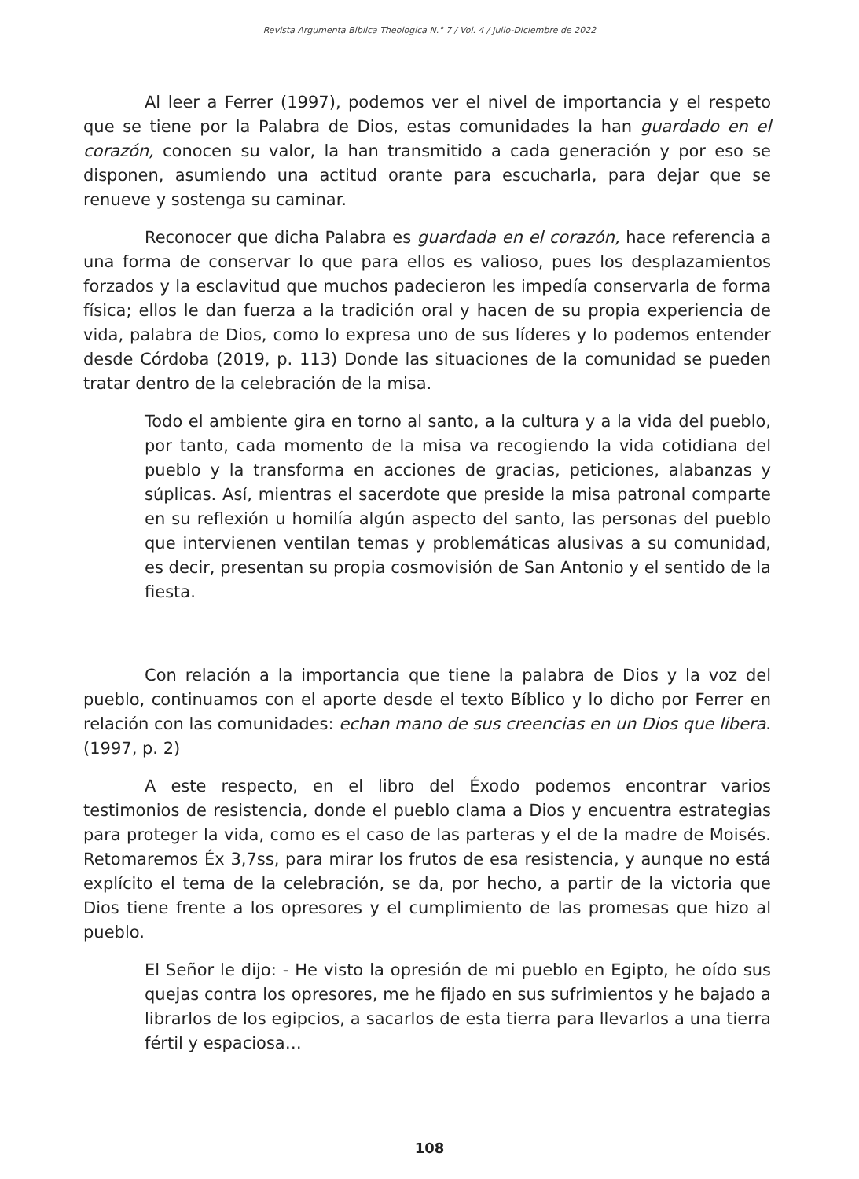Revista Argumenta Biblica Theologica N.° 7 / Vol. 4 / Julio-Diciembre de 2022
Al leer a Ferrer (1997), podemos ver el nivel de importancia y el respeto que se tiene por la Palabra de Dios, estas comunidades la han guardado en el corazón, conocen su valor, la han transmitido a cada generación y por eso se disponen, asumiendo una actitud orante para escucharla, para dejar que se renueve y sostenga su caminar.
Reconocer que dicha Palabra es guardada en el corazón, hace referencia a una forma de conservar lo que para ellos es valioso, pues los desplazamientos forzados y la esclavitud que muchos padecieron les impedía conservarla de forma física; ellos le dan fuerza a la tradición oral y hacen de su propia experiencia de vida, palabra de Dios, como lo expresa uno de sus líderes y lo podemos entender desde Córdoba (2019, p. 113) Donde las situaciones de la comunidad se pueden tratar dentro de la celebración de la misa.
Todo el ambiente gira en torno al santo, a la cultura y a la vida del pueblo, por tanto, cada momento de la misa va recogiendo la vida cotidiana del pueblo y la transforma en acciones de gracias, peticiones, alabanzas y súplicas. Así, mientras el sacerdote que preside la misa patronal comparte en su reflexión u homilía algún aspecto del santo, las personas del pueblo que intervienen ventilan temas y problemáticas alusivas a su comunidad, es decir, presentan su propia cosmovisión de San Antonio y el sentido de la fiesta.
Con relación a la importancia que tiene la palabra de Dios y la voz del pueblo, continuamos con el aporte desde el texto Bíblico y lo dicho por Ferrer en relación con las comunidades: echan mano de sus creencias en un Dios que libera. (1997, p. 2)
A este respecto, en el libro del Éxodo podemos encontrar varios testimonios de resistencia, donde el pueblo clama a Dios y encuentra estrategias para proteger la vida, como es el caso de las parteras y el de la madre de Moisés. Retomaremos Éx 3,7ss, para mirar los frutos de esa resistencia, y aunque no está explícito el tema de la celebración, se da, por hecho, a partir de la victoria que Dios tiene frente a los opresores y el cumplimiento de las promesas que hizo al pueblo.
El Señor le dijo: - He visto la opresión de mi pueblo en Egipto, he oído sus quejas contra los opresores, me he fijado en sus sufrimientos y he bajado a librarlos de los egipcios, a sacarlos de esta tierra para llevarlos a una tierra fértil y espaciosa…
108